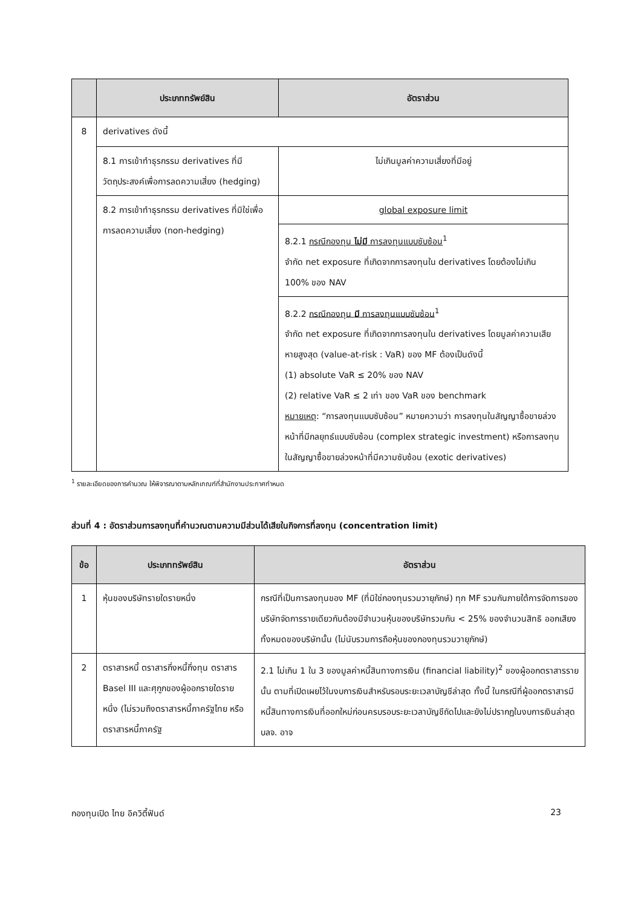| | ประเภททรัพย์สิน | อัตราส่วน |
| --- | --- | --- |
| 8 | derivatives ดังนี้ | |
| | 8.1 การเข้าทำธุรกรรม derivatives ที่มีวัตถุประสงค์เพื่อการลดความเสี่ยง (hedging) | ไม่เกินมูลค่าความเสี่ยงที่มีอยู่ |
| | 8.2 การเข้าทำธุรกรรม derivatives ที่มิใช่เพื่อการลดความเสี่ยง (non-hedging) | global exposure limit |
| | | 8.2.1 กรณีกองทุน ไม่มี การลงทุนแบบซับซ้อน<sup>1</sup> จำกัด net exposure ที่เกิดจากการลงทุนใน derivatives โดยต้องไม่เกิน 100% ของ NAV |
| | | 8.2.2 กรณีกองทุน มี การลงทุนแบบซับซ้อน<sup>1</sup> จำกัด net exposure ที่เกิดจากการลงทุนใน derivatives โดยมูลค่าความเสียหายสูงสุด (value-at-risk : VaR) ของ MF ต้องเป็นดังนี้ (1) absolute VaR ≤ 20% ของ NAV (2) relative VaR ≤ 2 เท่า ของ VaR ของ benchmark หมายเหตุ : “การลงทุนแบบซับซ้อน” หมายความว่า การลงทุนในสัญญาซื้อขายล่วงหน้าที่มีกลยุทธ์แบบซับซ้อน (complex strategic investment) หรือการลงทุนในสัญญาซื้อขายล่วงหน้าที่มีความซับซ้อน (exotic derivatives) |
<sup>1</sup> รายละเอียดของการคำนวณ ให้พิจารณาตามหลักเกณฑ์ที่สำนักงานประกาศกำหนด
ส่วนที่ 4 : อัตราส่วนการลงทุนที่คำนวณตามความมีส่วนได้เสียในกิจการที่ลงทุน (concentration limit)
| ข้อ | ประเภททรัพย์สิน | อัตราส่วน |
| --- | --- | --- |
| 1 | หุ้นของบริษัทรายใดรายหนึ่ง | กรณีที่เป็นการลงทุนของ MF (ที่มิใช่กองทุนรวมวายุภักษ์) ทุก MF รวมกันภายใต้การจัดการของ บริษัทจัดการรายเดียวกันต้องมีจำนวนหุ้นของบริษัทรวมกัน < 25% ของจำนวนสิทธิ ออกเสียงทั้งหมดของบริษัทนั้น (ไม่นับรวมการถือหุ้นของกองทุนรวมวายุภักษ์) |
| 2 | ตราสารหนี้ ตราสารกึ่งหนี้กึ่งทุน ตราสาร Basel III และศุกูกของผู้ออกรายใดรายหนึ่ง (ไม่รวมถึงตราสารหนี้ภาครัฐไทย หรือตราสารหนี้ภาครัฐ | 2.1 ไม่เกิน 1 ใน 3 ของมูลค่าหนี้สินทางการเงิน (financial liability)<sup>2</sup> ของผู้ออกตราสารรายนั้น ตามที่เปิดเผยไว้ในงบการเงินสำหรับรอบระยะเวลาบัญชีล่าสุด ทั้งนี้ ในกรณีที่ผู้ออกตราสารมีหนี้สินทางการเงินที่ออกใหม่ก่อนครบรอบระยะเวลาบัญชีถัดไปและยังไม่ปรากฏในงบการเงินล่าสุด บลจ. อาจ |
กองทุนเปิด ไทย อิควิตี้ฟันด์ 23